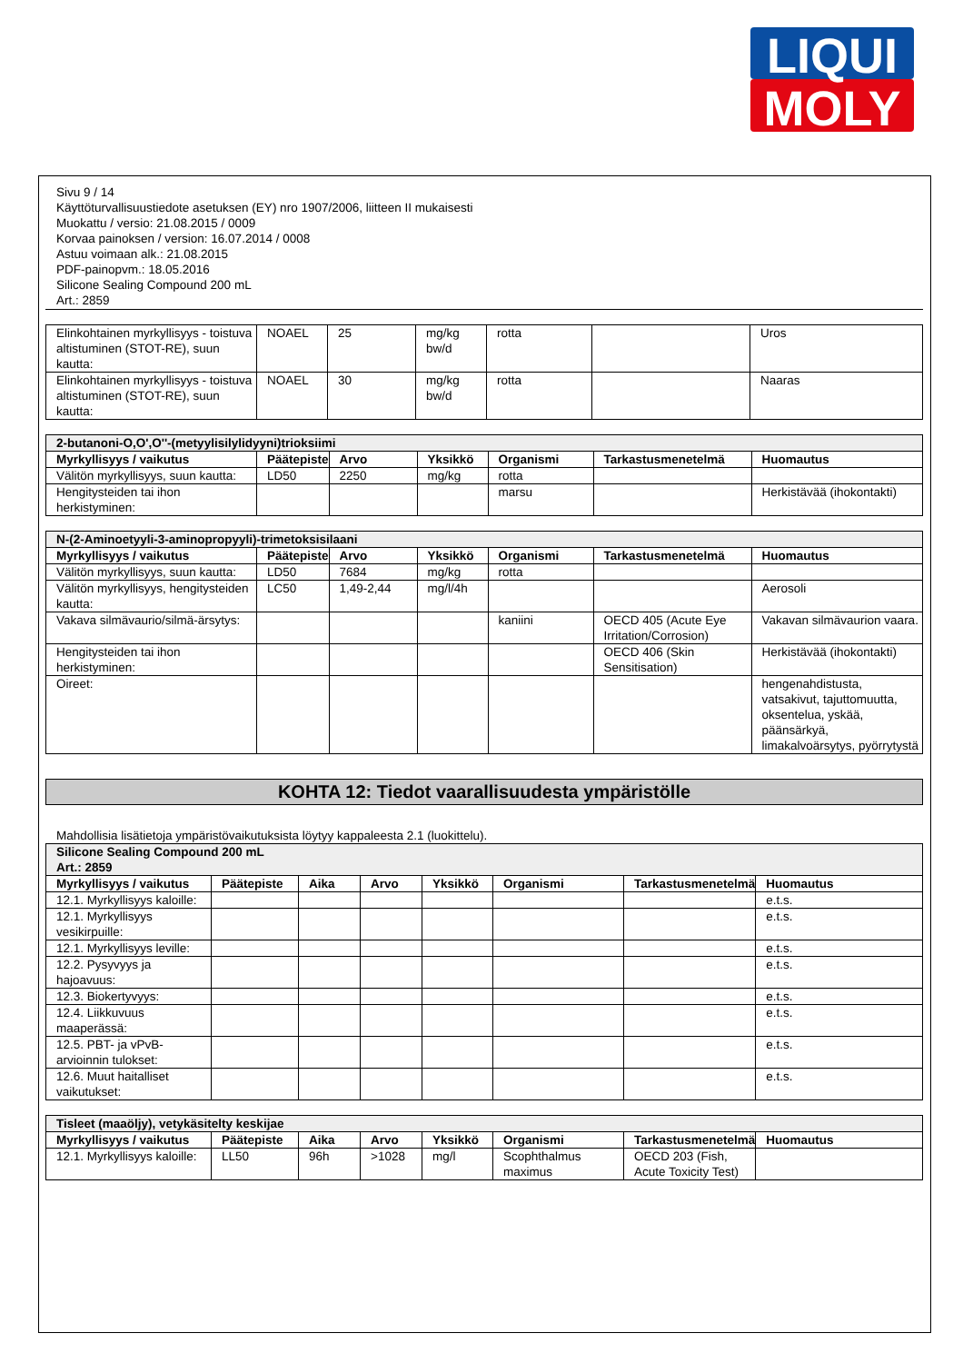LIQUI
MOLY
Sivu 9 / 14
Käyttöturvallisuustiedote asetuksen (EY) nro 1907/2006, liitteen II mukaisesti
Muokattu / versio: 21.08.2015 / 0009
Korvaa painoksen / version: 16.07.2014 / 0008
Astuu voimaan alk.: 21.08.2015
PDF-painopvm.: 18.05.2016
Silicone Sealing Compound 200 mL
Art.: 2859
| Elinkohtainen myrkyllisyys - toistuva altistuminen (STOT-RE), suun kautta: | NOAEL | 25 | mg/kg bw/d | rotta | | Uros |
| Elinkohtainen myrkyllisyys - toistuva altistuminen (STOT-RE), suun kautta: | NOAEL | 30 | mg/kg bw/d | rotta | | Naaras |
| 2-butanoni-O,O',O''-(metyylisilylidyyni)trioksiimi | | | | | | |
| Myrkyllisyys / vaikutus | Päätepiste | Arvo | Yksikkö | Organismi | Tarkastusmenetelmä | Huomautus |
| Välitön myrkyllisyys, suun kautta: | LD50 | 2250 | mg/kg | rotta | | |
| Hengitysteiden tai ihon herkistyminen: | | | | marsu | | Herkistävää (ihokontakti) |
| N-(2-Aminoetyyli-3-aminopropyyli)-trimetoksisilaani | | | | | | |
| Myrkyllisyys / vaikutus | Päätepiste | Arvo | Yksikkö | Organismi | Tarkastusmenetelmä | Huomautus |
| Välitön myrkyllisyys, suun kautta: | LD50 | 7684 | mg/kg | rotta | | |
| Välitön myrkyllisyys, hengitysteiden kautta: | LC50 | 1,49-2,44 | mg/l/4h | | | Aerosoli |
| Vakava silmävaurio/silmä-ärsytys: | | | | kaniini | OECD 405 (Acute Eye Irritation/Corrosion) | Vakavan silmävaurion vaara. |
| Hengitysteiden tai ihon herkistyminen: | | | | | OECD 406 (Skin Sensitisation) | Herkistävää (ihokontakti) |
| Oireet: | | | | | | hengenahdistusta, vatsakivut, tajuttomuutta, oksentelua, yskää, päänsärkyä, limakalvoärsytys, pyörrytystä |
KOHTA 12: Tiedot vaarallisuudesta ympäristölle
Mahdollisia lisätietoja ympäristövaikutuksista löytyy kappaleesta 2.1 (luokittelu).
| Silicone Sealing Compound 200 mL Art.: 2859 | | | | | | | |
| Myrkyllisyys / vaikutus | Päätepiste | Aika | Arvo | Yksikkö | Organismi | Tarkastusmenetelmä | Huomautus |
| 12.1. Myrkyllisyys kaloille: | | | | | | | e.t.s. |
| 12.1. Myrkyllisyys vesikirpuille: | | | | | | | e.t.s. |
| 12.1. Myrkyllisyys leville: | | | | | | | e.t.s. |
| 12.2. Pysyvyys ja hajoavuus: | | | | | | | e.t.s. |
| 12.3. Biokertyvyys: | | | | | | | e.t.s. |
| 12.4. Liikkuvuus maaperässä: | | | | | | | e.t.s. |
| 12.5. PBT- ja vPvB-arvioinnin tulokset: | | | | | | | e.t.s. |
| 12.6. Muut haitalliset vaikutukset: | | | | | | | e.t.s. |
| Tisleet (maaöljy), vetykäsitelty keskijae | | | | | | | |
| Myrkyllisyys / vaikutus | Päätepiste | Aika | Arvo | Yksikkö | Organismi | Tarkastusmenetelmä | Huomautus |
| 12.1. Myrkyllisyys kaloille: | LL50 | 96h | >1028 | mg/l | Scophthalmus maximus | OECD 203 (Fish, Acute Toxicity Test) | |